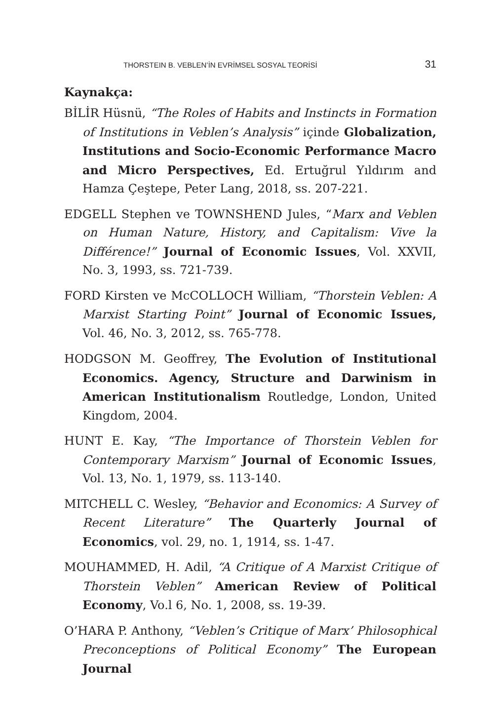THORSTEIN B. VEBLEN’İN EVRİMSEL SOSYAL TEORİSİ 31
Kaynakça:
BİLİR Hüsnü, “The Roles of Habits and Instincts in Formation of Institutions in Veblen’s Analysis” içinde Globalization, Institutions and Socio-Economic Performance Macro and Micro Perspectives, Ed. Ertuğrul Yıldırım and Hamza Çeştepe, Peter Lang, 2018, ss. 207-221.
EDGELL Stephen ve TOWNSHEND Jules, “Marx and Veblen on Human Nature, History, and Capitalism: Vive la Différence!” Journal of Economic Issues, Vol. XXVII, No. 3, 1993, ss. 721-739.
FORD Kirsten ve McCOLLOCH William, “Thorstein Veblen: A Marxist Starting Point” Journal of Economic Issues, Vol. 46, No. 3, 2012, ss. 765-778.
HODGSON M. Geoffrey, The Evolution of Institutional Economics. Agency, Structure and Darwinism in American Institutionalism Routledge, London, United Kingdom, 2004.
HUNT E. Kay, “The Importance of Thorstein Veblen for Contemporary Marxism” Journal of Economic Issues, Vol. 13, No. 1, 1979, ss. 113-140.
MITCHELL C. Wesley, “Behavior and Economics: A Survey of Recent Literature” The Quarterly Journal of Economics, vol. 29, no. 1, 1914, ss. 1-47.
MOUHAMMED, H. Adil, “A Critique of A Marxist Critique of Thorstein Veblen” American Review of Political Economy, Vo.l 6, No. 1, 2008, ss. 19-39.
O’HARA P. Anthony, “Veblen’s Critique of Marx’ Philosophical Preconceptions of Political Economy” The European Journal